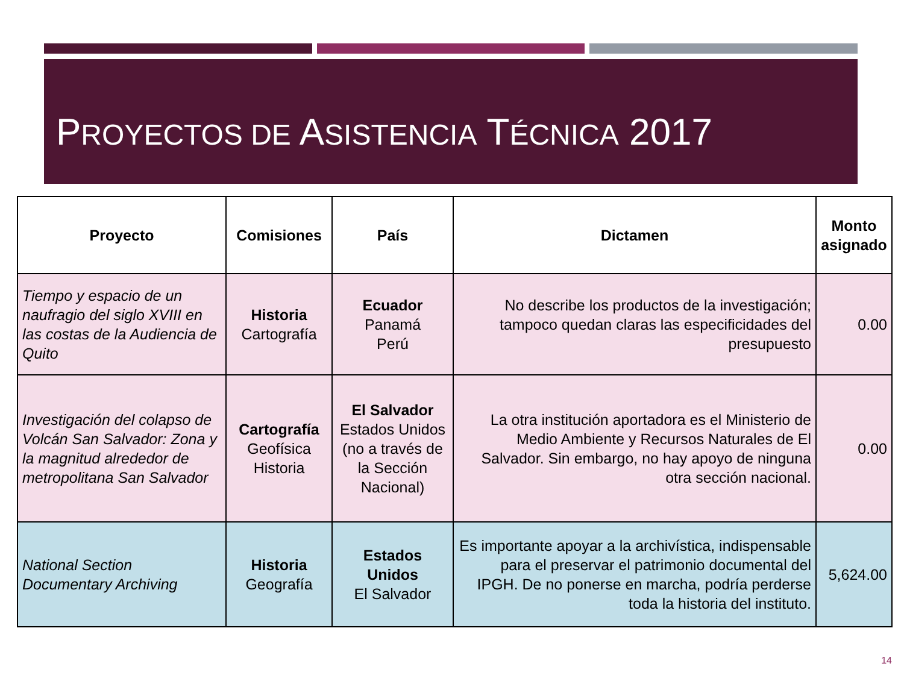PROYECTOS DE ASISTENCIA TÉCNICA 2017
| Proyecto | Comisiones | País | Dictamen | Monto asignado |
| --- | --- | --- | --- | --- |
| Tiempo y espacio de un naufragio del siglo XVIII en las costas de la Audiencia de Quito | Historia Cartografía | Ecuador Panamá Perú | No describe los productos de la investigación; tampoco quedan claras las especificidades del presupuesto | 0.00 |
| Investigación del colapso de Volcán San Salvador: Zona y la magnitud alrededor de metropolitana San Salvador | Cartografía Geofísica Historia | El Salvador Estados Unidos (no a través de la Sección Nacional) | La otra institución aportadora es el Ministerio de Medio Ambiente y Recursos Naturales de El Salvador. Sin embargo, no hay apoyo de ninguna otra sección nacional. | 0.00 |
| National Section Documentary Archiving | Historia Geografía | Estados Unidos El Salvador | Es importante apoyar a la archivística, indispensable para el preservar el patrimonio documental del IPGH. De no ponerse en marcha, podría perderse toda la historia del instituto. | 5,624.00 |
14